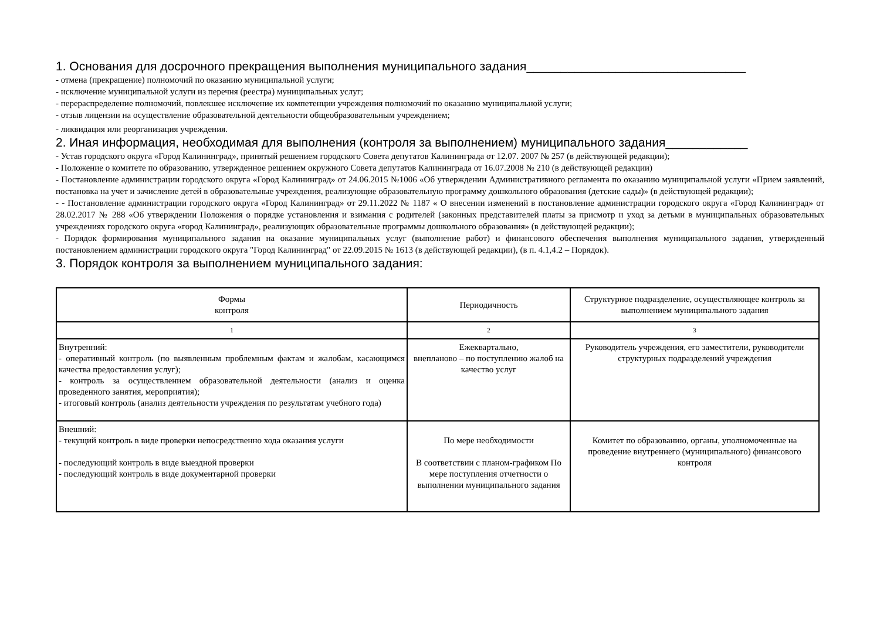1. Основания для досрочного прекращения выполнения муниципального задания________________________________
- отмена (прекращение) полномочий по оказанию муниципальной услуги;
- исключение муниципальной услуги из перечня (реестра) муниципальных услуг;
- перераспределение полномочий, повлекшее исключение их компетенции учреждения полномочий по оказанию муниципальной услуги;
- отзыв лицензии на осуществление образовательной деятельности общеобразовательным учреждением;
- ликвидация или реорганизация учреждения.
2. Иная информация, необходимая для выполнения (контроля за выполнением) муниципального задания____________
- Устав городского округа «Город Калининград», принятый решением городского Совета депутатов Калининграда от 12.07. 2007 № 257 (в действующей редакции);
- Положение о комитете по образованию, утвержденное решением окружного Совета депутатов Калининграда от 16.07.2008 № 210 (в действующей редакции)
- Постановление администрации городского округа «Город Калининград» от 24.06.2015 №1006 «Об утверждении Административного регламента по оказанию муниципальной услуги «Прием заявлений, постановка на учет и зачисление детей в образовательные учреждения, реализующие образовательную программу дошкольного образования (детские сады)» (в действующей редакции);
- - Постановление администрации городского округа «Город Калининград» от 29.11.2022 № 1187 « О внесении изменений в постановление администрации городского округа «Город Калининград» от 28.02.2017 № 288 «Об утверждении Положения о порядке установления и взимания с родителей (законных представителей платы за присмотр и уход за детьми в муниципальных образовательных учреждениях городского округа «город Калининград», реализующих образовательные программы дошкольного образования» (в действующей редакции);
- Порядок формирования муниципального задания на оказание муниципальных услуг (выполнение работ) и финансового обеспечения выполнения муниципального задания, утвержденный постановлением администрации городского округа "Город Калининград" от 22.09.2015 № 1613 (в действующей редакции), (в п. 4.1,4.2 – Порядок).
3. Порядок контроля за выполнением муниципального задания:
| Формы контроля | Периодичность | Структурное подразделение, осуществляющее контроль за выполнением муниципального задания |
| 1 | 2 | 3 |
| Внутренний: - оперативный контроль (по выявленным проблемным фактам и жалобам, касающимся качества предоставления услуг); - контроль за осуществлением образовательной деятельности (анализ и оценка проведенного занятия, мероприятия); - итоговый контроль (анализ деятельности учреждения по результатам учебного года) | Ежеквартально, внепланово – по поступлению жалоб на качество услуг | Руководитель учреждения, его заместители, руководители структурных подразделений учреждения |
| Внешний: - текущий контроль в виде проверки непосредственно хода оказания услуги - последующий контроль в виде выездной проверки - последующий контроль в виде документарной проверки | По мере необходимости В соответствии с планом-графиком По мере поступления отчетности о выполнении муниципального задания | Комитет по образованию, органы, уполномоченные на проведение внутреннего (муниципального) финансового контроля |